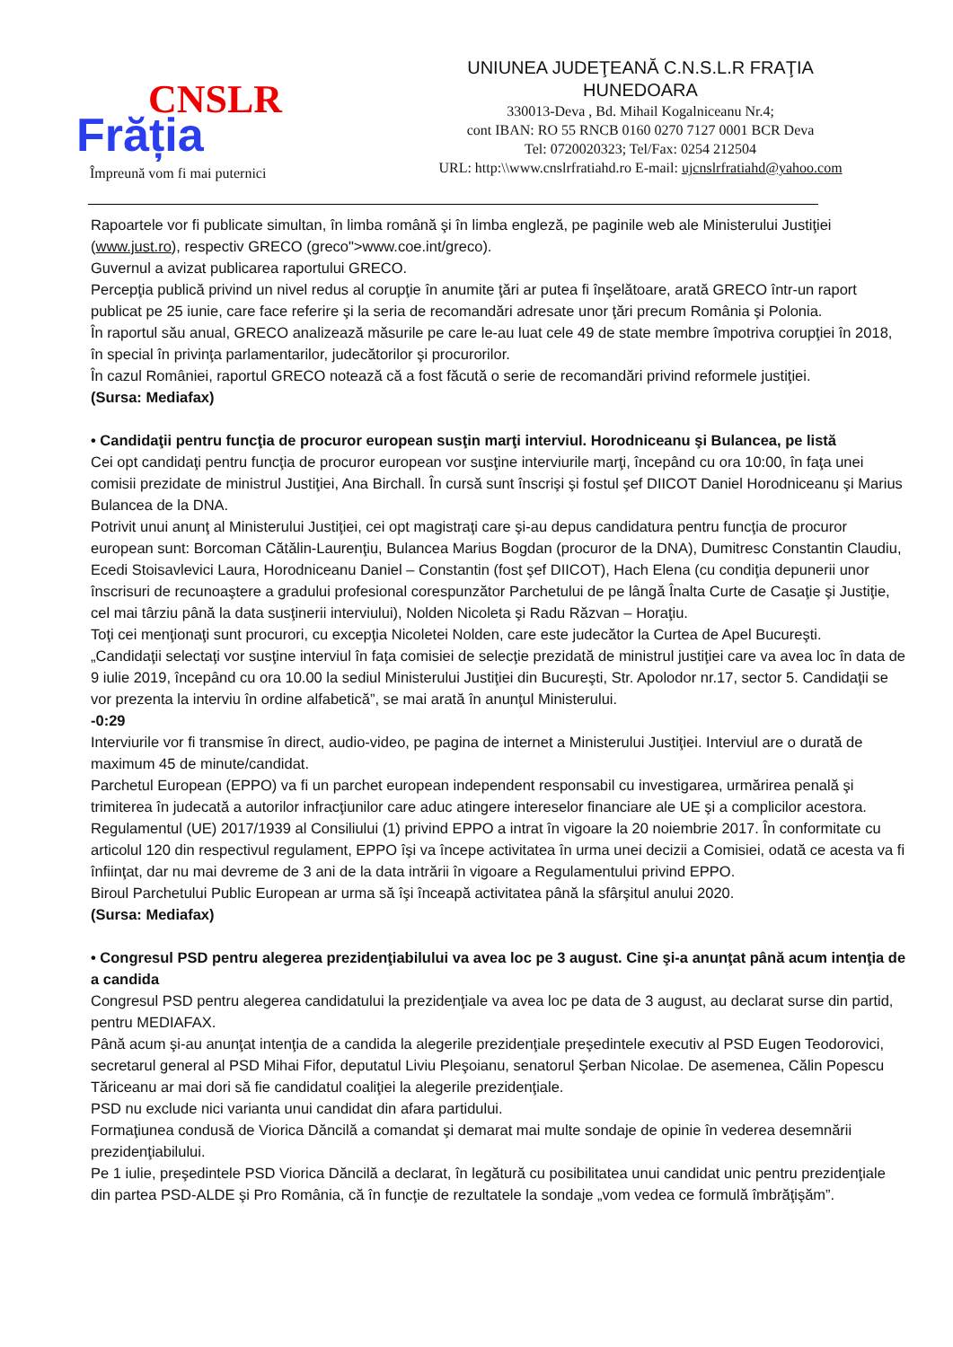CNSLR
Frăția
Împreună vom fi mai puternici
UNIUNEA JUDEŢEANĂ C.N.S.L.R FRAŢIA
HUNEDOARA
330013-Deva , Bd. Mihail Kogalniceanu Nr.4;
cont IBAN: RO 55 RNCB 0160 0270 7127 0001 BCR Deva
Tel: 0720020323; Tel/Fax: 0254 212504
URL: http:\\www.cnslrfratiahd.ro E-mail: ujcnslrfratiahd@yahoo.com
Rapoartele vor fi publicate simultan, în limba română şi în limba engleză, pe paginile web ale Ministerului Justiţiei (www.just.ro), respectiv GRECO (greco">www.coe.int/greco).
Guvernul a avizat publicarea raportului GRECO.
Percepţia publică privind un nivel redus al corupţie în anumite ţări ar putea fi înşelătoare, arată GRECO într-un raport publicat pe 25 iunie, care face referire şi la seria de recomandări adresate unor ţări precum România şi Polonia.
În raportul său anual, GRECO analizează măsurile pe care le-au luat cele 49 de state membre împotriva corupţiei în 2018, în special în privinţa parlamentarilor, judecătorilor şi procurorilor.
În cazul României, raportul GRECO notează că a fost făcută o serie de recomandări privind reformele justiţiei.
(Sursa: Mediafax)
• Candidaţii pentru funcţia de procuror european susţin marţi interviul. Horodniceanu şi Bulancea, pe listă
Cei opt candidaţi pentru funcţia de procuror european vor susţine interviurile marţi, începând cu ora 10:00, în faţa unei comisii prezidate de ministrul Justiţiei, Ana Birchall. În cursă sunt înscrişi şi fostul şef DIICOT Daniel Horodniceanu şi Marius Bulancea de la DNA.
Potrivit unui anunţ al Ministerului Justiţiei, cei opt magistraţi care şi-au depus candidatura pentru funcţia de procuror european sunt: Borcoman Cătălin-Laurenţiu, Bulancea Marius Bogdan (procuror de la DNA), Dumitresc Constantin Claudiu, Ecedi Stoisavlevici Laura, Horodniceanu Daniel – Constantin (fost şef DIICOT), Hach Elena (cu condiţia depunerii unor înscrisuri de recunoaştere a gradului profesional corespunzător Parchetului de pe lângă Înalta Curte de Casaţie şi Justiţie, cel mai târziu până la data susţinerii interviului), Nolden Nicoleta şi Radu Răzvan – Horaţiu.
Toţi cei menţionaţi sunt procurori, cu excepţia Nicoletei Nolden, care este judecător la Curtea de Apel Bucureşti.
„Candidaţii selectaţi vor susţine interviul în faţa comisiei de selecţie prezidată de ministrul justiţiei care va avea loc în data de 9 iulie 2019, începând cu ora 10.00 la sediul Ministerului Justiţiei din Bucureşti, Str. Apolodor nr.17, sector 5. Candidaţii se vor prezenta la interviu în ordine alfabetică”, se mai arată în anunţul Ministerului.
-0:29
Interviurile vor fi transmise în direct, audio-video, pe pagina de internet a Ministerului Justiţiei. Interviul are o durată de maximum 45 de minute/candidat.
Parchetul European (EPPO) va fi un parchet european independent responsabil cu investigarea, urmărirea penală şi trimiterea în judecată a autorilor infracţiunilor care aduc atingere intereselor financiare ale UE şi a complicilor acestora. Regulamentul (UE) 2017/1939 al Consiliului (1) privind EPPO a intrat în vigoare la 20 noiembrie 2017. În conformitate cu articolul 120 din respectivul regulament, EPPO îşi va începe activitatea în urma unei decizii a Comisiei, odată ce acesta va fi înfiinţat, dar nu mai devreme de 3 ani de la data intrării în vigoare a Regulamentului privind EPPO.
Biroul Parchetului Public European ar urma să îşi înceapă activitatea până la sfârşitul anului 2020.
(Sursa: Mediafax)
• Congresul PSD pentru alegerea prezidenţiabilului va avea loc pe 3 august. Cine şi-a anunţat până acum intenţia de a candida
Congresul PSD pentru alegerea candidatului la prezidenţiale va avea loc pe data de 3 august, au declarat surse din partid, pentru MEDIAFAX.
Până acum şi-au anunţat intenţia de a candida la alegerile prezidenţiale preşedintele executiv al PSD Eugen Teodorovici, secretarul general al PSD Mihai Fifor, deputatul Liviu Pleşoianu, senatorul Şerban Nicolae. De asemenea, Călin Popescu Tăriceanu ar mai dori să fie candidatul coaliţiei la alegerile prezidenţiale.
PSD nu exclude nici varianta unui candidat din afara partidului.
Formaţiunea condusă de Viorica Dăncilă a comandat şi demarat mai multe sondaje de opinie în vederea desemnării prezidenţiabilului.
Pe 1 iulie, preşedintele PSD Viorica Dăncilă a declarat, în legătură cu posibilitatea unui candidat unic pentru prezidenţiale din partea PSD-ALDE şi Pro România, că în funcţie de rezultatele la sondaje „vom vedea ce formulă îmbrăţişăm”.